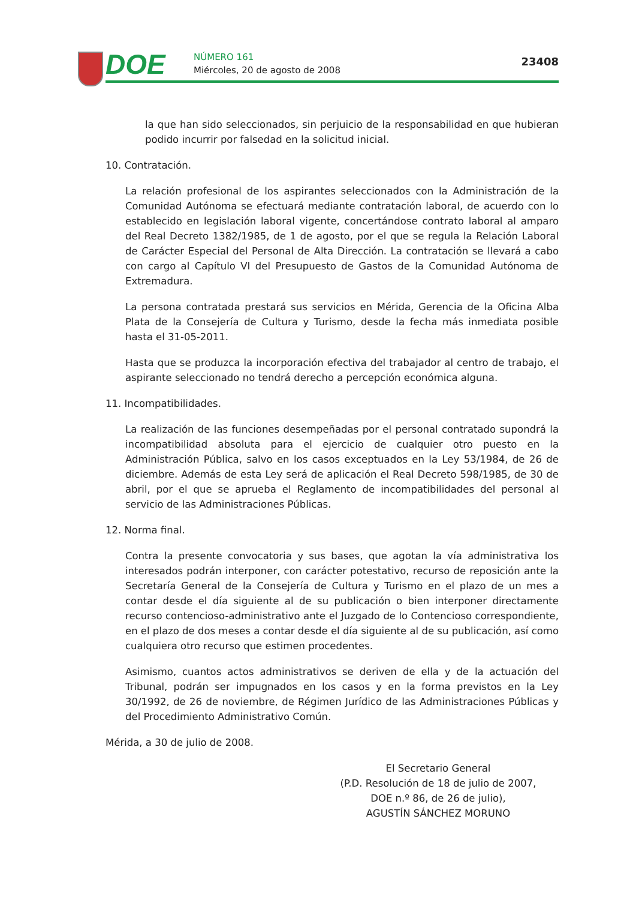DOE NÚMERO 161
Miércoles, 20 de agosto de 2008
23408
la que han sido seleccionados, sin perjuicio de la responsabilidad en que hubieran podido incurrir por falsedad en la solicitud inicial.
10. Contratación.
La relación profesional de los aspirantes seleccionados con la Administración de la Comunidad Autónoma se efectuará mediante contratación laboral, de acuerdo con lo establecido en legislación laboral vigente, concertándose contrato laboral al amparo del Real Decreto 1382/1985, de 1 de agosto, por el que se regula la Relación Laboral de Carácter Especial del Personal de Alta Dirección. La contratación se llevará a cabo con cargo al Capítulo VI del Presupuesto de Gastos de la Comunidad Autónoma de Extremadura.
La persona contratada prestará sus servicios en Mérida, Gerencia de la Oficina Alba Plata de la Consejería de Cultura y Turismo, desde la fecha más inmediata posible hasta el 31-05-2011.
Hasta que se produzca la incorporación efectiva del trabajador al centro de trabajo, el aspirante seleccionado no tendrá derecho a percepción económica alguna.
11. Incompatibilidades.
La realización de las funciones desempeñadas por el personal contratado supondrá la incompatibilidad absoluta para el ejercicio de cualquier otro puesto en la Administración Pública, salvo en los casos exceptuados en la Ley 53/1984, de 26 de diciembre. Además de esta Ley será de aplicación el Real Decreto 598/1985, de 30 de abril, por el que se aprueba el Reglamento de incompatibilidades del personal al servicio de las Administraciones Públicas.
12. Norma final.
Contra la presente convocatoria y sus bases, que agotan la vía administrativa los interesados podrán interponer, con carácter potestativo, recurso de reposición ante la Secretaría General de la Consejería de Cultura y Turismo en el plazo de un mes a contar desde el día siguiente al de su publicación o bien interponer directamente recurso contencioso-administrativo ante el Juzgado de lo Contencioso correspondiente, en el plazo de dos meses a contar desde el día siguiente al de su publicación, así como cualquiera otro recurso que estimen procedentes.
Asimismo, cuantos actos administrativos se deriven de ella y de la actuación del Tribunal, podrán ser impugnados en los casos y en la forma previstos en la Ley 30/1992, de 26 de noviembre, de Régimen Jurídico de las Administraciones Públicas y del Procedimiento Administrativo Común.
Mérida, a 30 de julio de 2008.
El Secretario General
(P.D. Resolución de 18 de julio de 2007,
DOE n.º 86, de 26 de julio),
AGUSTÍN SÁNCHEZ MORUNO